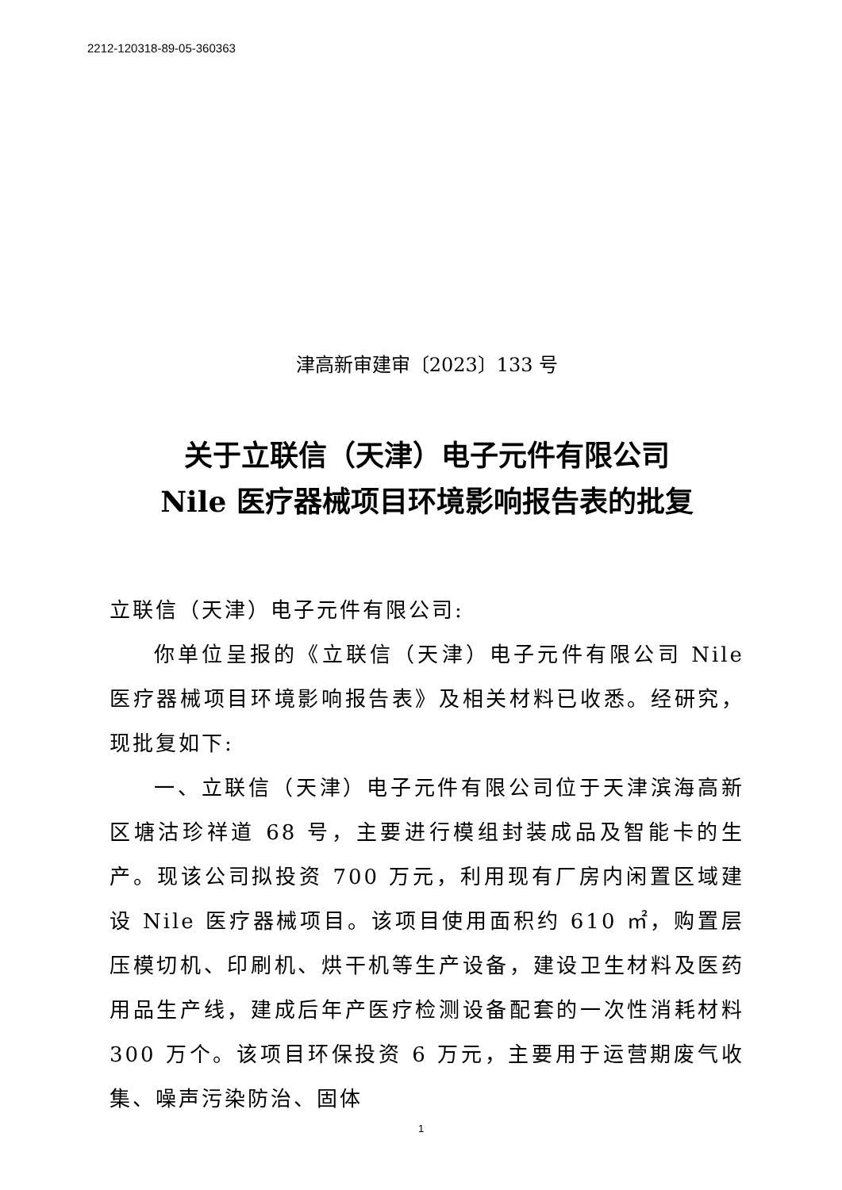2212-120318-89-05-360363
津高新审建审〔2023〕133 号
关于立联信（天津）电子元件有限公司
Nile 医疗器械项目环境影响报告表的批复
立联信（天津）电子元件有限公司:
你单位呈报的《立联信（天津）电子元件有限公司 Nile 医疗器械项目环境影响报告表》及相关材料已收悉。经研究，现批复如下:
一、立联信（天津）电子元件有限公司位于天津滨海高新区塘沽珍祥道 68 号，主要进行模组封装成品及智能卡的生产。现该公司拟投资 700 万元，利用现有厂房内闲置区域建设 Nile 医疗器械项目。该项目使用面积约 610 ㎡，购置层压模切机、印刷机、烘干机等生产设备，建设卫生材料及医药用品生产线，建成后年产医疗检测设备配套的一次性消耗材料 300 万个。该项目环保投资 6 万元，主要用于运营期废气收集、噪声污染防治、固体
1